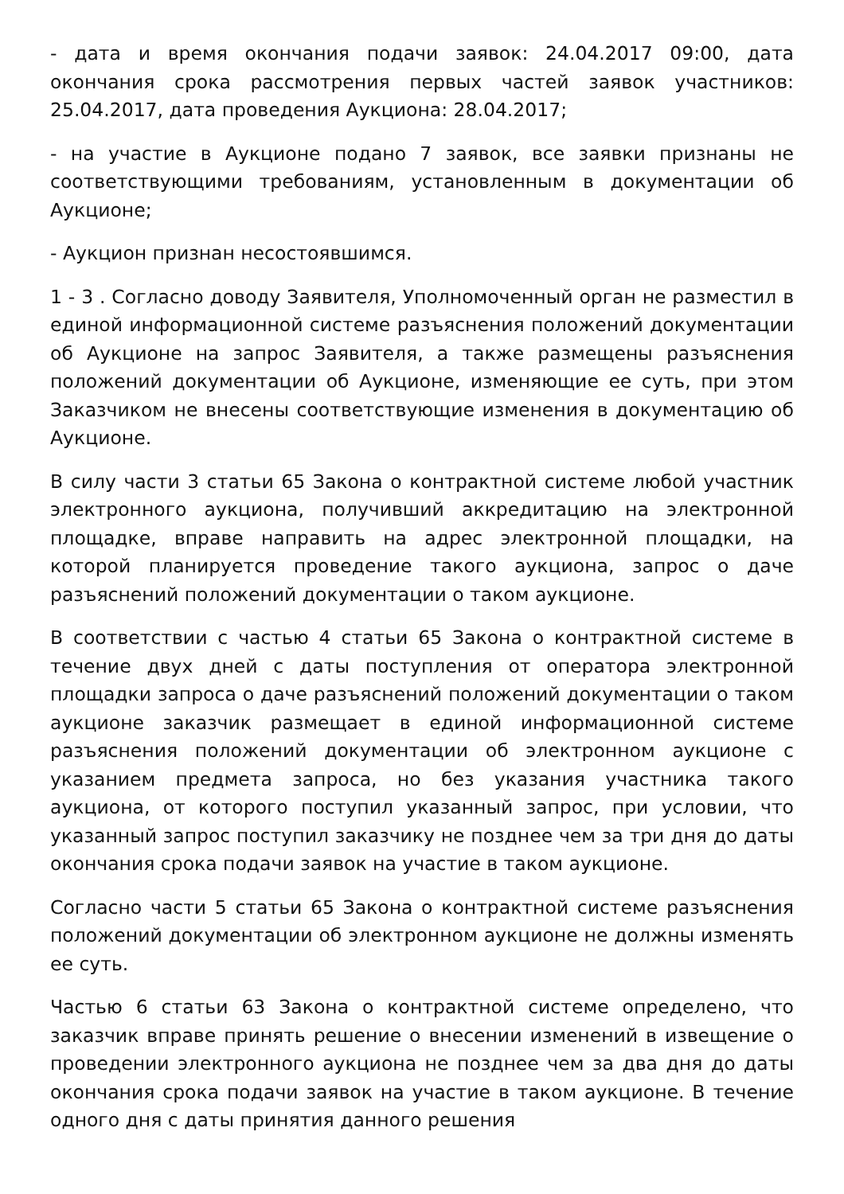- дата и время окончания подачи заявок: 24.04.2017 09:00, дата окончания срока рассмотрения первых частей заявок участников: 25.04.2017, дата проведения Аукциона: 28.04.2017;
- на участие в Аукционе подано 7 заявок, все заявки признаны не соответствующими требованиям, установленным в документации об Аукционе;
- Аукцион признан несостоявшимся.
1 - 3 . Согласно доводу Заявителя, Уполномоченный орган не разместил в единой информационной системе разъяснения положений документации об Аукционе на запрос Заявителя, а также размещены разъяснения положений документации об Аукционе, изменяющие ее суть, при этом Заказчиком не внесены соответствующие изменения в документацию об Аукционе.
В силу части 3 статьи 65 Закона о контрактной системе любой участник электронного аукциона, получивший аккредитацию на электронной площадке, вправе направить на адрес электронной площадки, на которой планируется проведение такого аукциона, запрос о даче разъяснений положений документации о таком аукционе.
В соответствии с частью 4 статьи 65 Закона о контрактной системе в течение двух дней с даты поступления от оператора электронной площадки запроса о даче разъяснений положений документации о таком аукционе заказчик размещает в единой информационной системе разъяснения положений документации об электронном аукционе с указанием предмета запроса, но без указания участника такого аукциона, от которого поступил указанный запрос, при условии, что указанный запрос поступил заказчику не позднее чем за три дня до даты окончания срока подачи заявок на участие в таком аукционе.
Согласно части 5 статьи 65 Закона о контрактной системе разъяснения положений документации об электронном аукционе не должны изменять ее суть.
Частью 6 статьи 63 Закона о контрактной системе определено, что заказчик вправе принять решение о внесении изменений в извещение о проведении электронного аукциона не позднее чем за два дня до даты окончания срока подачи заявок на участие в таком аукционе. В течение одного дня с даты принятия данного решения